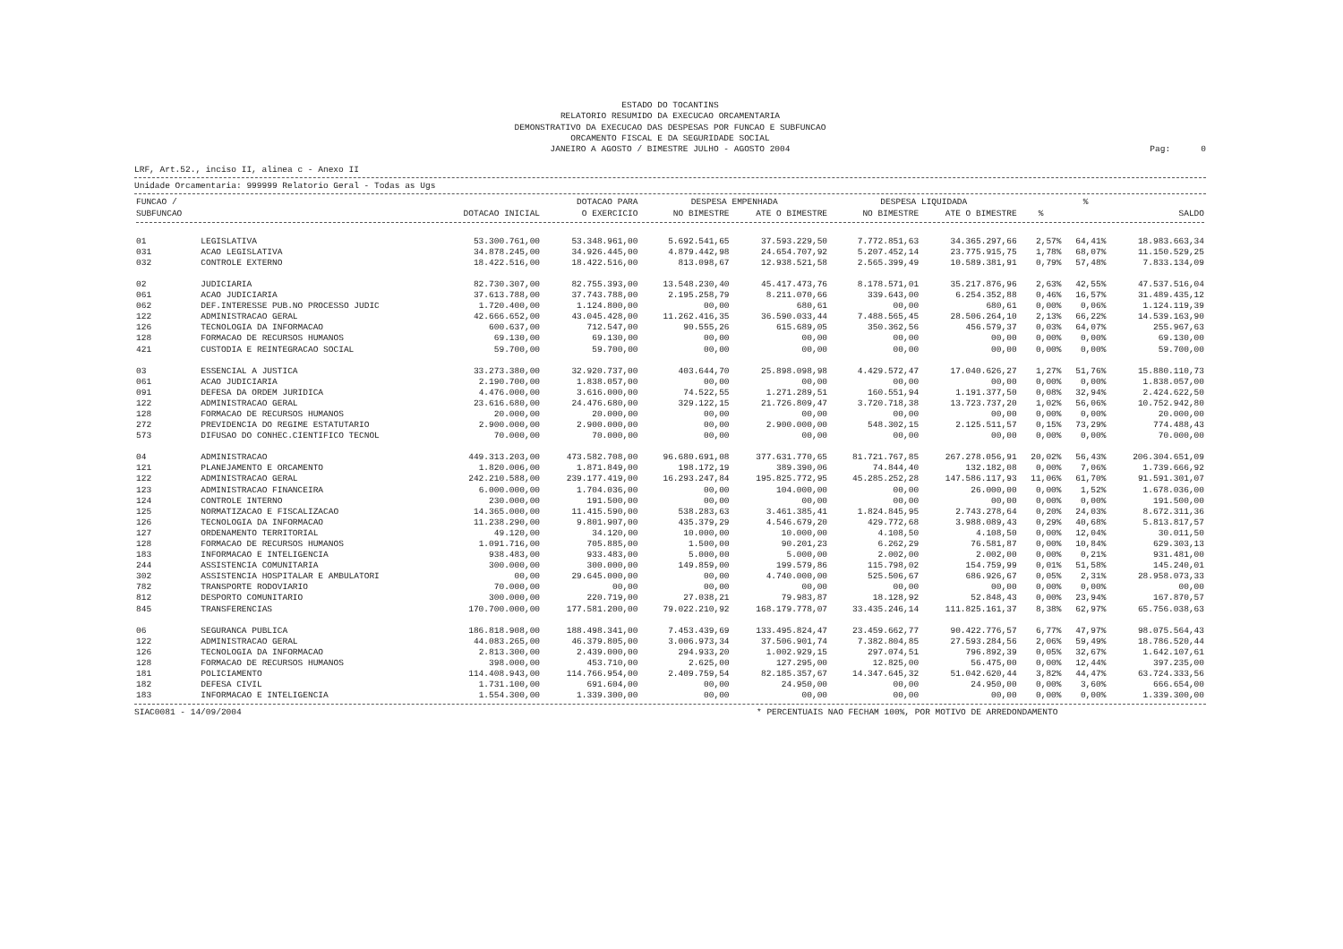ESTADO DO TOCANTINS
RELATORIO RESUMIDO DA EXECUCAO ORCAMENTARIA
DEMONSTRATIVO DA EXECUCAO DAS DESPESAS POR FUNCAO E SUBFUNCAO
ORCAMENTO FISCAL E DA SEGURIDADE SOCIAL
JANEIRO A AGOSTO / BIMESTRE JULHO - AGOSTO 2004
Pag: 0
LRF, Art.52., inciso II, alinea c - Anexo II
Unidade Orcamentaria: 999999 Relatorio Geral - Todas as Ugs
| FUNCAO / | | | DOTACAO PARA | DESPESA EMPENHADA | | DESPESA LIQUIDADA | | | % | |
| --- | --- | --- | --- | --- | --- | --- | --- | --- | --- | --- |
| SUBFUNCAO | | DOTACAO INICIAL | O EXERCICIO | NO BIMESTRE | ATE O BIMESTRE | NO BIMESTRE | ATE O BIMESTRE | % | | SALDO |
| 01 | LEGISLATIVA | 53.300.761,00 | 53.348.961,00 | 5.692.541,65 | 37.593.229,50 | 7.772.851,63 | 34.365.297,66 | 2,57% | 64,41% | 18.983.663,34 |
| 031 | ACAO LEGISLATIVA | 34.878.245,00 | 34.926.445,00 | 4.879.442,98 | 24.654.707,92 | 5.207.452,14 | 23.775.915,75 | 1,78% | 68,07% | 11.150.529,25 |
| 032 | CONTROLE EXTERNO | 18.422.516,00 | 18.422.516,00 | 813.098,67 | 12.938.521,58 | 2.565.399,49 | 10.589.381,91 | 0,79% | 57,48% | 7.833.134,09 |
| 02 | JUDICIARIA | 82.730.307,00 | 82.755.393,00 | 13.548.230,40 | 45.417.473,76 | 8.178.571,01 | 35.217.876,96 | 2,63% | 42,55% | 47.537.516,04 |
| 061 | ACAO JUDICIARIA | 37.613.788,00 | 37.743.788,00 | 2.195.258,79 | 8.211.070,66 | 339.643,00 | 6.254.352,88 | 0,46% | 16,57% | 31.489.435,12 |
| 062 | DEF.INTERESSE PUB.NO PROCESSO JUDIC | 1.720.400,00 | 1.124.800,00 | 00,00 | 680,61 | 00,00 | 680,61 | 0,00% | 0,06% | 1.124.119,39 |
| 122 | ADMINISTRACAO GERAL | 42.666.652,00 | 43.045.428,00 | 11.262.416,35 | 36.590.033,44 | 7.488.565,45 | 28.506.264,10 | 2,13% | 66,22% | 14.539.163,90 |
| 126 | TECNOLOGIA DA INFORMACAO | 600.637,00 | 712.547,00 | 90.555,26 | 615.689,05 | 350.362,56 | 456.579,37 | 0,03% | 64,07% | 255.967,63 |
| 128 | FORMACAO DE RECURSOS HUMANOS | 69.130,00 | 69.130,00 | 00,00 | 00,00 | 00,00 | 00,00 | 0,00% | 0,00% | 69.130,00 |
| 421 | CUSTODIA E REINTEGRACAO SOCIAL | 59.700,00 | 59.700,00 | 00,00 | 00,00 | 00,00 | 00,00 | 0,00% | 0,00% | 59.700,00 |
| 03 | ESSENCIAL A JUSTICA | 33.273.380,00 | 32.920.737,00 | 403.644,70 | 25.898.098,98 | 4.429.572,47 | 17.040.626,27 | 1,27% | 51,76% | 15.880.110,73 |
| 061 | ACAO JUDICIARIA | 2.190.700,00 | 1.838.057,00 | 00,00 | 00,00 | 00,00 | 00,00 | 0,00% | 0,00% | 1.838.057,00 |
| 091 | DEFESA DA ORDEM JURIDICA | 4.476.000,00 | 3.616.000,00 | 74.522,55 | 1.271.289,51 | 160.551,94 | 1.191.377,50 | 0,08% | 32,94% | 2.424.622,50 |
| 122 | ADMINISTRACAO GERAL | 23.616.680,00 | 24.476.680,00 | 329.122,15 | 21.726.809,47 | 3.720.718,38 | 13.723.737,20 | 1,02% | 56,06% | 10.752.942,80 |
| 128 | FORMACAO DE RECURSOS HUMANOS | 20.000,00 | 20.000,00 | 00,00 | 00,00 | 00,00 | 00,00 | 0,00% | 0,00% | 20.000,00 |
| 272 | PREVIDENCIA DO REGIME ESTATUTARIO | 2.900.000,00 | 2.900.000,00 | 00,00 | 2.900.000,00 | 548.302,15 | 2.125.511,57 | 0,15% | 73,29% | 774.488,43 |
| 573 | DIFUSAO DO CONHEC.CIENTIFICO TECNOL | 70.000,00 | 70.000,00 | 00,00 | 00,00 | 00,00 | 00,00 | 0,00% | 0,00% | 70.000,00 |
| 04 | ADMINISTRACAO | 449.313.203,00 | 473.582.708,00 | 96.680.691,08 | 377.631.770,65 | 81.721.767,85 | 267.278.056,91 | 20,02% | 56,43% | 206.304.651,09 |
| 121 | PLANEJAMENTO E ORCAMENTO | 1.820.006,00 | 1.871.849,00 | 198.172,19 | 389.390,06 | 74.844,40 | 132.182,08 | 0,00% | 7,06% | 1.739.666,92 |
| 122 | ADMINISTRACAO GERAL | 242.210.588,00 | 239.177.419,00 | 16.293.247,84 | 195.825.772,95 | 45.285.252,28 | 147.586.117,93 | 11,06% | 61,70% | 91.591.301,07 |
| 123 | ADMINISTRACAO FINANCEIRA | 6.000.000,00 | 1.704.036,00 | 00,00 | 104.000,00 | 00,00 | 26.000,00 | 0,00% | 1,52% | 1.678.036,00 |
| 124 | CONTROLE INTERNO | 230.000,00 | 191.500,00 | 00,00 | 00,00 | 00,00 | 00,00 | 0,00% | 0,00% | 191.500,00 |
| 125 | NORMATIZACAO E FISCALIZACAO | 14.365.000,00 | 11.415.590,00 | 538.283,63 | 3.461.385,41 | 1.824.845,95 | 2.743.278,64 | 0,20% | 24,03% | 8.672.311,36 |
| 126 | TECNOLOGIA DA INFORMACAO | 11.238.290,00 | 9.801.907,00 | 435.379,29 | 4.546.679,20 | 429.772,68 | 3.988.089,43 | 0,29% | 40,68% | 5.813.817,57 |
| 127 | ORDENAMENTO TERRITORIAL | 49.120,00 | 34.120,00 | 10.000,00 | 10.000,00 | 4.108,50 | 4.108,50 | 0,00% | 12,04% | 30.011,50 |
| 128 | FORMACAO DE RECURSOS HUMANOS | 1.091.716,00 | 705.885,00 | 1.500,00 | 90.201,23 | 6.262,29 | 76.581,87 | 0,00% | 10,84% | 629.303,13 |
| 183 | INFORMACAO E INTELIGENCIA | 938.483,00 | 933.483,00 | 5.000,00 | 5.000,00 | 2.002,00 | 2.002,00 | 0,00% | 0,21% | 931.481,00 |
| 244 | ASSISTENCIA COMUNITARIA | 300.000,00 | 300.000,00 | 149.859,00 | 199.579,86 | 115.798,02 | 154.759,99 | 0,01% | 51,58% | 145.240,01 |
| 302 | ASSISTENCIA HOSPITALAR E AMBULATORI | 00,00 | 29.645.000,00 | 00,00 | 4.740.000,00 | 525.506,67 | 686.926,67 | 0,05% | 2,31% | 28.958.073,33 |
| 782 | TRANSPORTE RODOVIARIO | 70.000,00 | 00,00 | 00,00 | 00,00 | 00,00 | 00,00 | 0,00% | 0,00% | 00,00 |
| 812 | DESPORTO COMUNITARIO | 300.000,00 | 220.719,00 | 27.038,21 | 79.983,87 | 18.128,92 | 52.848,43 | 0,00% | 23,94% | 167.870,57 |
| 845 | TRANSFERENCIAS | 170.700.000,00 | 177.581.200,00 | 79.022.210,92 | 168.179.778,07 | 33.435.246,14 | 111.825.161,37 | 8,38% | 62,97% | 65.756.038,63 |
| 06 | SEGURANCA PUBLICA | 186.818.908,00 | 188.498.341,00 | 7.453.439,69 | 133.495.824,47 | 23.459.662,77 | 90.422.776,57 | 6,77% | 47,97% | 98.075.564,43 |
| 122 | ADMINISTRACAO GERAL | 44.083.265,00 | 46.379.805,00 | 3.006.973,34 | 37.506.901,74 | 7.382.804,85 | 27.593.284,56 | 2,06% | 59,49% | 18.786.520,44 |
| 126 | TECNOLOGIA DA INFORMACAO | 2.813.300,00 | 2.439.000,00 | 294.933,20 | 1.002.929,15 | 297.074,51 | 796.892,39 | 0,05% | 32,67% | 1.642.107,61 |
| 128 | FORMACAO DE RECURSOS HUMANOS | 398.000,00 | 453.710,00 | 2.625,00 | 127.295,00 | 12.825,00 | 56.475,00 | 0,00% | 12,44% | 397.235,00 |
| 181 | POLICIAMENTO | 114.408.943,00 | 114.766.954,00 | 2.409.759,54 | 82.185.357,67 | 14.347.645,32 | 51.042.620,44 | 3,82% | 44,47% | 63.724.333,56 |
| 182 | DEFESA CIVIL | 1.731.100,00 | 691.604,00 | 00,00 | 24.950,00 | 00,00 | 24.950,00 | 0,00% | 3,60% | 666.654,00 |
| 183 | INFORMACAO E INTELIGENCIA | 1.554.300,00 | 1.339.300,00 | 00,00 | 00,00 | 00,00 | 00,00 | 0,00% | 0,00% | 1.339.300,00 |
SIAC0081 - 14/09/2004 * PERCENTUAIS NAO FECHAM 100%, POR MOTIVO DE ARREDONDAMENTO